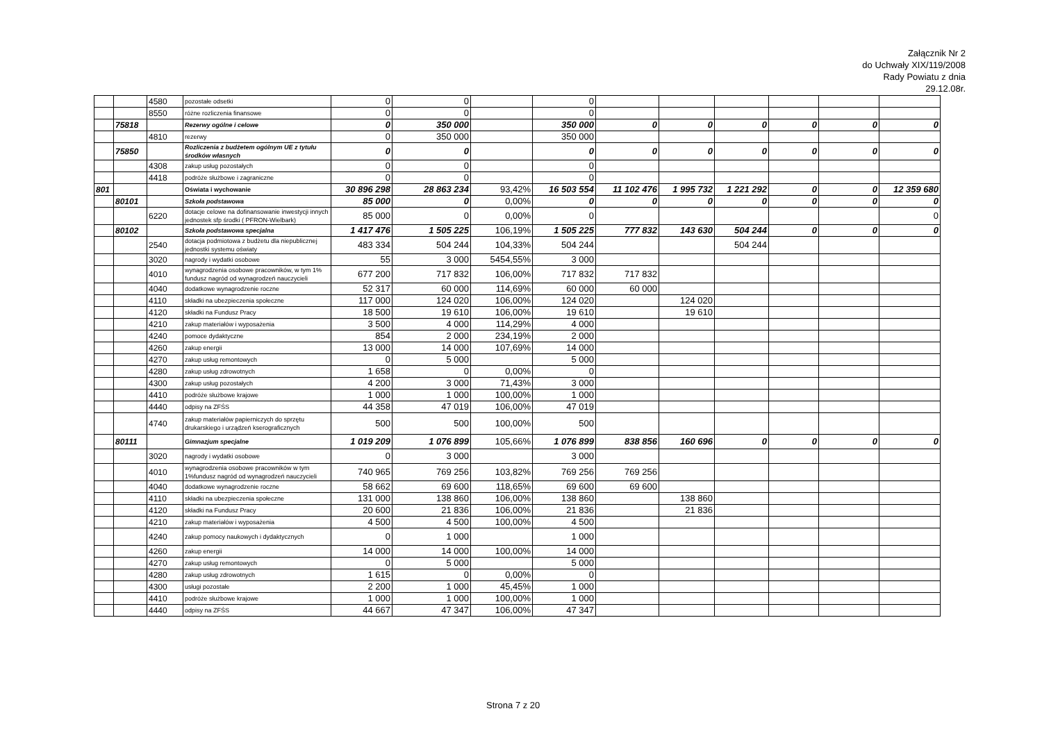Załącznik Nr 2
do Uchwały XIX/119/2008
Rady Powiatu z dnia
29.12.08r.
| | | 4580 | pozostałe odsetki | 0 | 0 | | 0 | | | | | | |
| | | 8550 | różne rozliczenia finansowe | 0 | 0 | | 0 | | | | | | |
| | 75818 | | Rezerwy ogólne i celowe | 0 | 350 000 | | 350 000 | 0 | 0 | 0 | 0 | 0 | 0 |
| | | 4810 | rezerwy | 0 | 350 000 | | 350 000 | | | | | | |
| | 75850 | | Rozliczenia z budżetem ogólnym UE z tytułu środków własnych | 0 | 0 | | 0 | 0 | 0 | 0 | 0 | 0 | 0 |
| | | 4308 | zakup usług pozostałych | 0 | 0 | | 0 | | | | | | |
| | | 4418 | podróże służbowe i zagraniczne | 0 | 0 | | 0 | | | | | | |
| 801 | | | Oświata i wychowanie | 30 896 298 | 28 863 234 | 93,42% | 16 503 554 | 11 102 476 | 1 995 732 | 1 221 292 | 0 | 0 | 12 359 680 |
| | 80101 | | Szkoła podstawowa | 85 000 | 0 | 0,00% | 0 | 0 | 0 | 0 | 0 | 0 | 0 |
| | | 6220 | dotacje celowe na dofinansowanie inwestycji innych jednostek sfp środki ( PFRON-Wielbark) | 85 000 | 0 | 0,00% | 0 | | | | | | 0 |
| | 80102 | | Szkoła podstawowa specjalna | 1 417 476 | 1 505 225 | 106,19% | 1 505 225 | 777 832 | 143 630 | 504 244 | 0 | 0 | 0 |
| | | 2540 | dotacja podmiotowa z budżetu dla niepublicznej jednostki systemu oświaty | 483 334 | 504 244 | 104,33% | 504 244 | | | 504 244 | | | |
| | | 3020 | nagrody i wydatki osobowe | 55 | 3 000 | 5454,55% | 3 000 | | | | | | |
| | | 4010 | wynagrodzenia osobowe pracowników, w tym 1% fundusz nagród od wynagrodzeń nauczycieli | 677 200 | 717 832 | 106,00% | 717 832 | 717 832 | | | | | |
| | | 4040 | dodatkowe wynagrodzenie roczne | 52 317 | 60 000 | 114,69% | 60 000 | 60 000 | | | | | |
| | | 4110 | składki na ubezpieczenia społeczne | 117 000 | 124 020 | 106,00% | 124 020 | | 124 020 | | | | |
| | | 4120 | składki na Fundusz Pracy | 18 500 | 19 610 | 106,00% | 19 610 | | 19 610 | | | | |
| | | 4210 | zakup materiałów i wyposażenia | 3 500 | 4 000 | 114,29% | 4 000 | | | | | | |
| | | 4240 | pomoce dydaktyczne | 854 | 2 000 | 234,19% | 2 000 | | | | | | |
| | | 4260 | zakup energii | 13 000 | 14 000 | 107,69% | 14 000 | | | | | | |
| | | 4270 | zakup usług remontowych | 0 | 5 000 | | 5 000 | | | | | | |
| | | 4280 | zakup usług zdrowotnych | 1 658 | 0 | 0,00% | 0 | | | | | | |
| | | 4300 | zakup usług pozostałych | 4 200 | 3 000 | 71,43% | 3 000 | | | | | | |
| | | 4410 | podróże służbowe krajowe | 1 000 | 1 000 | 100,00% | 1 000 | | | | | | |
| | | 4440 | odpisy na ZFŚS | 44 358 | 47 019 | 106,00% | 47 019 | | | | | | |
| | | 4740 | zakup materiałów papierniczych do sprzętu drukarskiego i urządzeń kserograficznych | 500 | 500 | 100,00% | 500 | | | | | | |
| | 80111 | | Gimnazjum specjalne | 1 019 209 | 1 076 899 | 105,66% | 1 076 899 | 838 856 | 160 696 | 0 | 0 | 0 | 0 |
| | | 3020 | nagrody i wydatki osobowe | 0 | 3 000 | | 3 000 | | | | | | |
| | | 4010 | wynagrodzenia osobowe pracowników w tym 1%fundusz nagród od wynagrodzeń nauczycieli | 740 965 | 769 256 | 103,82% | 769 256 | 769 256 | | | | | |
| | | 4040 | dodatkowe wynagrodzenie roczne | 58 662 | 69 600 | 118,65% | 69 600 | 69 600 | | | | | |
| | | 4110 | składki na ubezpieczenia społeczne | 131 000 | 138 860 | 106,00% | 138 860 | | 138 860 | | | | |
| | | 4120 | składki na Fundusz Pracy | 20 600 | 21 836 | 106,00% | 21 836 | | 21 836 | | | | |
| | | 4210 | zakup materiałów i wyposażenia | 4 500 | 4 500 | 100,00% | 4 500 | | | | | | |
| | | 4240 | zakup pomocy naukowych i dydaktycznych | 0 | 1 000 | | 1 000 | | | | | | |
| | | 4260 | zakup energii | 14 000 | 14 000 | 100,00% | 14 000 | | | | | | |
| | | 4270 | zakup usług remontowych | 0 | 5 000 | | 5 000 | | | | | | |
| | | 4280 | zakup usług zdrowotnych | 1 615 | 0 | 0,00% | 0 | | | | | | |
| | | 4300 | usługi pozostałe | 2 200 | 1 000 | 45,45% | 1 000 | | | | | | |
| | | 4410 | podróże służbowe krajowe | 1 000 | 1 000 | 100,00% | 1 000 | | | | | | |
| | | 4440 | odpisy na ZFŚS | 44 667 | 47 347 | 106,00% | 47 347 | | | | | | |
Strona 7 z 20